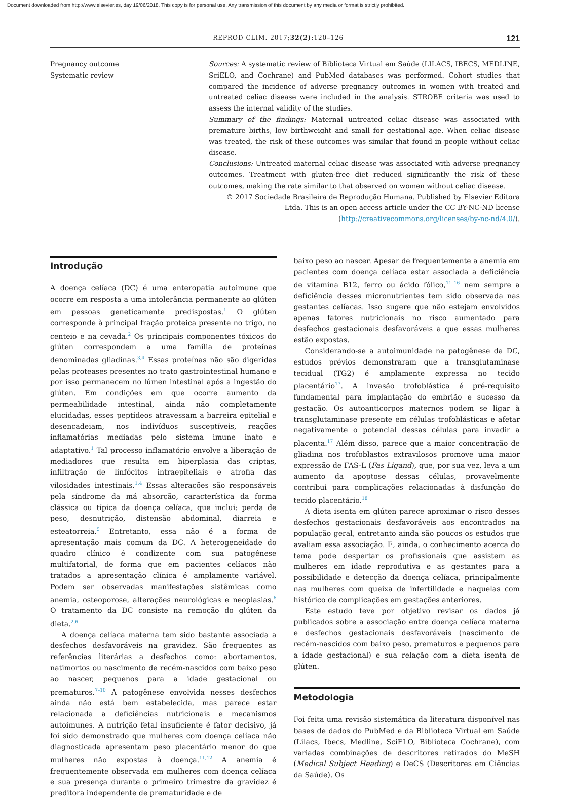Document downloaded from http://www.elsevier.es, day 19/06/2018. This copy is for personal use. Any transmission of this document by any media or format is strictly prohibited.
REPROD CLIM. 2017;32(2):120–126 121
Pregnancy outcome
Systematic review
Sources: A systematic review of Biblioteca Virtual em Saúde (LILACS, IBECS, MEDLINE, SciELO, and Cochrane) and PubMed databases was performed. Cohort studies that compared the incidence of adverse pregnancy outcomes in women with treated and untreated celiac disease were included in the analysis. STROBE criteria was used to assess the internal validity of the studies.
Summary of the findings: Maternal untreated celiac disease was associated with premature births, low birthweight and small for gestational age. When celiac disease was treated, the risk of these outcomes was similar that found in people without celiac disease.
Conclusions: Untreated maternal celiac disease was associated with adverse pregnancy outcomes. Treatment with gluten-free diet reduced significantly the risk of these outcomes, making the rate similar to that observed on women without celiac disease.
© 2017 Sociedade Brasileira de Reprodução Humana. Published by Elsevier Editora Ltda. This is an open access article under the CC BY-NC-ND license (http://creativecommons.org/licenses/by-nc-nd/4.0/).
Introdução
A doença celíaca (DC) é uma enteropatia autoimune que ocorre em resposta a uma intolerância permanente ao glúten em pessoas geneticamente predispostas.<sup>1</sup> O glúten corresponde à principal fração proteica presente no trigo, no centeio e na cevada.<sup>2</sup> Os principais componentes tóxicos do glúten correspondem a uma família de proteínas denominadas gliadinas.<sup>3,4</sup> Essas proteínas não são digeridas pelas proteases presentes no trato gastrointestinal humano e por isso permanecem no lúmen intestinal após a ingestão do glúten. Em condições em que ocorre aumento da permeabilidade intestinal, ainda não completamente elucidadas, esses peptídeos atravessam a barreira epitelial e desencadeiam, nos indivíduos susceptíveis, reações inflamatórias mediadas pelo sistema imune inato e adaptativo.<sup>1</sup> Tal processo inflamatório envolve a liberação de mediadores que resulta em hiperplasia das criptas, infiltração de linfócitos intraepiteliais e atrofia das vilosidades intestinais.<sup>1,4</sup> Essas alterações são responsáveis pela síndrome da má absorção, característica da forma clássica ou típica da doença celíaca, que inclui: perda de peso, desnutrição, distensão abdominal, diarreia e esteatorreia.<sup>5</sup> Entretanto, essa não é a forma de apresentação mais comum da DC. A heterogeneidade do quadro clínico é condizente com sua patogênese multifatorial, de forma que em pacientes celíacos não tratados a apresentação clínica é amplamente variável. Podem ser observadas manifestações sistêmicas como anemia, osteoporose, alterações neurológicas e neoplasias.<sup>6</sup> O tratamento da DC consiste na remoção do glúten da dieta.<sup>2,6</sup>
A doença celíaca materna tem sido bastante associada a desfechos desfavoráveis na gravidez. São frequentes as referências literárias a desfechos como: abortamentos, natimortos ou nascimento de recém-nascidos com baixo peso ao nascer, pequenos para a idade gestacional ou prematuros.<sup>7–10</sup> A patogênese envolvida nesses desfechos ainda não está bem estabelecida, mas parece estar relacionada a deficiências nutricionais e mecanismos autoimunes. A nutrição fetal insuficiente é fator decisivo, já foi sido demonstrado que mulheres com doença celíaca não diagnosticada apresentam peso placentário menor do que mulheres não expostas à doença.<sup>11,12</sup> A anemia é frequentemente observada em mulheres com doença celíaca e sua presença durante o primeiro trimestre da gravidez é preditora independente de prematuridade e de
baixo peso ao nascer. Apesar de frequentemente a anemia em pacientes com doença celíaca estar associada a deficiência de vitamina B12, ferro ou ácido fólico,<sup>11–16</sup> nem sempre a deficiência desses micronutrientes tem sido observada nas gestantes celíacas. Isso sugere que não estejam envolvidos apenas fatores nutricionais no risco aumentado para desfechos gestacionais desfavoráveis a que essas mulheres estão expostas.
Considerando-se a autoimunidade na patogênese da DC, estudos prévios demonstraram que a transglutaminase tecidual (TG2) é amplamente expressa no tecido placentário<sup>17</sup>. A invasão trofoblástica é pré-requisito fundamental para implantação do embrião e sucesso da gestação. Os autoanticorpos maternos podem se ligar à transglutaminase presente em células trofoblásticas e afetar negativamente o potencial dessas células para invadir a placenta.<sup>17</sup> Além disso, parece que a maior concentração de gliadina nos trofoblastos extravilosos promove uma maior expressão de FAS-L (Fas Ligand), que, por sua vez, leva a um aumento da apoptose dessas células, provavelmente contribui para complicações relacionadas à disfunção do tecido placentário.<sup>18</sup>
A dieta isenta em glúten parece aproximar o risco desses desfechos gestacionais desfavoráveis aos encontrados na população geral, entretanto ainda são poucos os estudos que avaliam essa associação. E, ainda, o conhecimento acerca do tema pode despertar os profissionais que assistem as mulheres em idade reprodutiva e as gestantes para a possibilidade e detecção da doença celíaca, principalmente nas mulheres com queixa de infertilidade e naquelas com histórico de complicações em gestações anteriores.
Este estudo teve por objetivo revisar os dados já publicados sobre a associação entre doença celíaca materna e desfechos gestacionais desfavoráveis (nascimento de recém-nascidos com baixo peso, prematuros e pequenos para a idade gestacional) e sua relação com a dieta isenta de glúten.
Metodologia
Foi feita uma revisão sistemática da literatura disponível nas bases de dados do PubMed e da Biblioteca Virtual em Saúde (Lilacs, Ibecs, Medline, SciELO, Biblioteca Cochrane), com variadas combinações de descritores retirados do MeSH (Medical Subject Heading) e DeCS (Descritores em Ciências da Saúde). Os